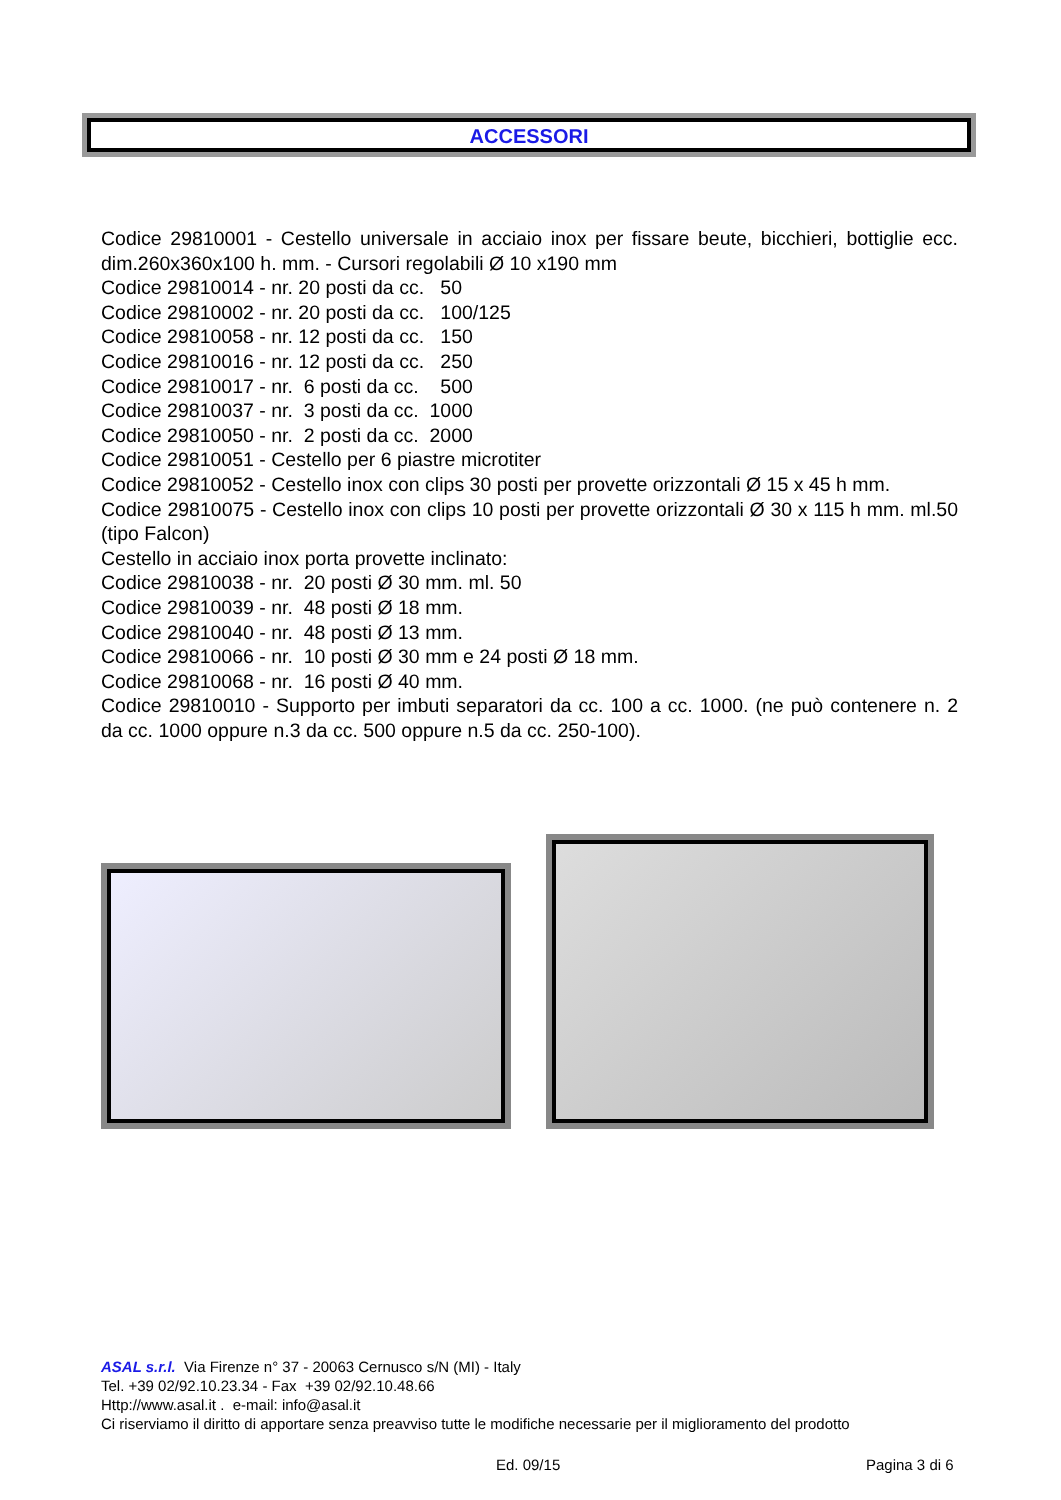ACCESSORI
Codice 29810001 - Cestello universale in acciaio inox per fissare beute, bicchieri, bottiglie ecc. dim.260x360x100 h. mm. - Cursori regolabili Ø 10 x190 mm
Codice 29810014 - nr. 20 posti da cc. 50
Codice 29810002 - nr. 20 posti da cc. 100/125
Codice 29810058 - nr. 12 posti da cc. 150
Codice 29810016 - nr. 12 posti da cc. 250
Codice 29810017 - nr. 6 posti da cc. 500
Codice 29810037 - nr. 3 posti da cc. 1000
Codice 29810050 - nr. 2 posti da cc. 2000
Codice 29810051 - Cestello per 6 piastre microtiter
Codice 29810052 - Cestello inox con clips 30 posti per provette orizzontali Ø 15 x 45 h mm.
Codice 29810075 - Cestello inox con clips 10 posti per provette orizzontali Ø 30 x 115 h mm. ml.50 (tipo Falcon)
Cestello in acciaio inox porta provette inclinato:
Codice 29810038 - nr. 20 posti Ø 30 mm. ml. 50
Codice 29810039 - nr. 48 posti Ø 18 mm.
Codice 29810040 - nr. 48 posti Ø 13 mm.
Codice 29810066 - nr. 10 posti Ø 30 mm e 24 posti Ø 18 mm.
Codice 29810068 - nr. 16 posti Ø 40 mm.
Codice 29810010 - Supporto per imbuti separatori da cc. 100 a cc. 1000. (ne può contenere n. 2 da cc. 1000 oppure n.3 da cc. 500 oppure n.5 da cc. 250-100).
ASAL s.r.l. Via Firenze n° 37 - 20063 Cernusco s/N (MI) - Italy
Tel. +39 02/92.10.23.34 - Fax +39 02/92.10.48.66
Http://www.asal.it . e-mail: info@asal.it
Ci riserviamo il diritto di apportare senza preavviso tutte le modifiche necessarie per il miglioramento del prodotto
Ed. 09/15 Pagina 3 di 6